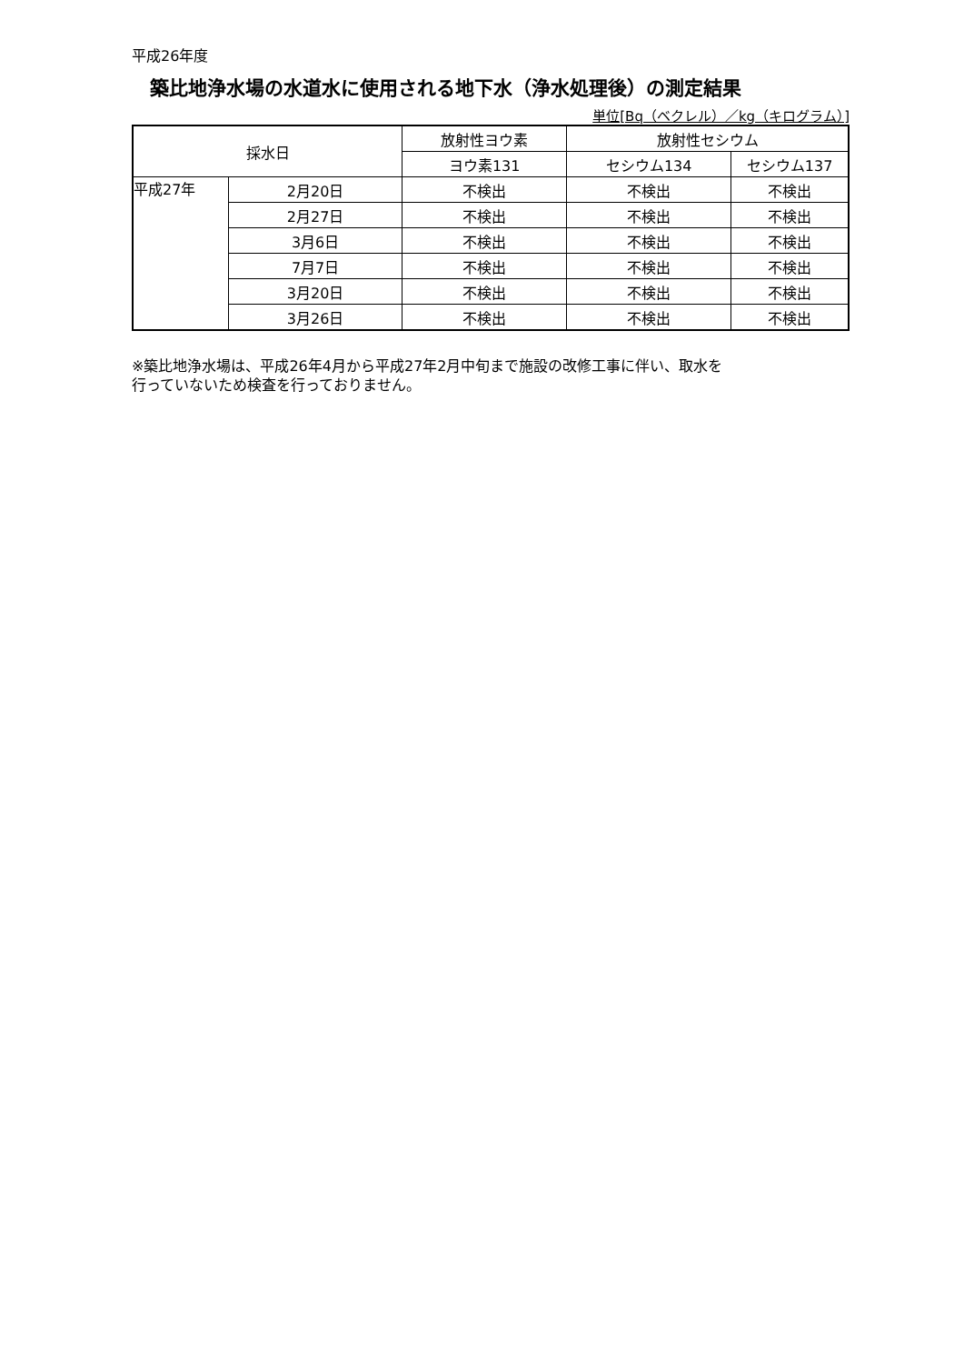平成26年度
築比地浄水場の水道水に使用される地下水（浄水処理後）の測定結果
単位[Bq（ベクレル）／kg（キログラム）]
| 採水日 | | 放射性ヨウ素 | 放射性セシウム | |
| --- | --- | --- | --- | --- |
| | | ヨウ素131 | セシウム134 | セシウム137 |
| 平成27年 | 2月20日 | 不検出 | 不検出 | 不検出 |
| | 2月27日 | 不検出 | 不検出 | 不検出 |
| | 3月6日 | 不検出 | 不検出 | 不検出 |
| | 7月7日 | 不検出 | 不検出 | 不検出 |
| | 3月20日 | 不検出 | 不検出 | 不検出 |
| | 3月26日 | 不検出 | 不検出 | 不検出 |
※築比地浄水場は、平成26年4月から平成27年2月中旬まで施設の改修工事に伴い、取水を
行っていないため検査を行っておりません。